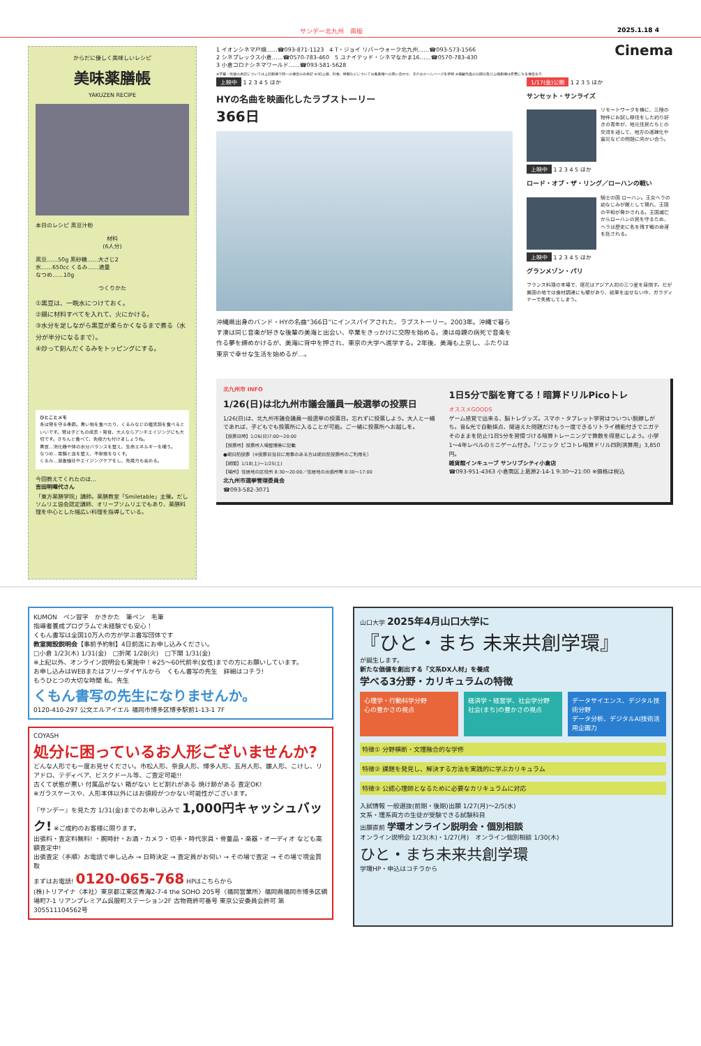サンデー北九州　南版 2025.1.18 4
からだに優しく美味しいレシピ
美味薬膳帳
YAKUZEN RECIPE
本日のレシピ 黒豆汁粉
材料
(6人分)
黒豆……50g 黒砂糖……大さじ2
水……650cc くるみ……適量
なつめ……10g
つくりかた
①黒豆は、一晩水につけておく。
②鍋に材料すべてを入れて、火にかける。
③水分を足しながら黒豆が柔らかくなるまで煮る（水分が半分になるまで）。
④炒って刻んだくるみをトッピングにする。
ひとことメモ
冬は腎を守る季節。黒い物を食べたり、くるみなどの種実類を食べるといいです。腎は子どもの成長・発育、大人ならアンチエイジングにも大切です。きちんと食べて、免疫力も付けましょうね。
黒豆…消化器や体の水分バランスを整え、生命エネルギーを補う。
なつめ…胃腸と血を整え、不安感をなくす。
くるみ…滋養強壮やエイジングケアをし、免疫力も高める。
今回教えてくれたのは…
吉田明暉代さん
「東方薬膳学院」講師。薬膳教室「Smiletable」主催。だしソムリエ協会認定講師、オリーブソムリエでもあり、薬膳料理を中心とした幅広い料理を指導している。
1 イオンシネマ戸畑……☎093-871-1123　4 T・ジョイ リバーウォーク北九州……☎093-573-1566
2 シネプレックス小倉……☎0570-783-460　5 ユナイテッド・シネマなかま16……☎0570-783-430
3 小倉コロナシネマワールド……☎093-581-5628　Cinema
※字幕・吹替の表記については上記劇場で同一の場合のみ表記 ※3D上映、料金、時間などについては各劇場への問い合わせ、またはホームページを参照 ※掲載作品の公開日及び上映劇場は変更になる場合あり
上映中 1 2 3 4 5 ほか
HYの名曲を映画化したラブストーリー
366日
沖縄県出身のバンド・HYの名曲“366日”にインスパイアされた、ラブストーリー。2003年。沖縄で暮らす湊は同じ音楽が好きな後輩の美海と出会い、卒業をきっかけに交際を始める。湊は母親の病死で音楽を作る夢を諦めかけるが、美海に背中を押され、東京の大学へ進学する。2年後、美海も上京し、ふたりは東京で幸せな生活を始めるが…。
1/17(金)公開 1 2 3 5 ほか
サンセット・サンライズ
リモートワークを機に、三陸の物件にお試し移住をした釣り好きの青年が、地元住民たちとの交流を通して、地方の過疎化や震災などの問題に向かい合う。
上映中 1 2 3 4 5 ほか
ロード・オブ・ザ・リング／ローハンの戦い
騎士の国 ローハン。王女ヘラの幼なじみが敵として現れ、王国の平和が脅かされる。王国滅亡からローハンの民を守るため、ヘラは歴史に名を残す戦の命運を託される。
上映中 1 2 3 4 5 ほか
グランメゾン・パリ
フランス料理の本場で、尾花はアジア人初の三つ星を目指す。だが異国の地では食材調達にも壁があり、結果を出せない中、ガラディナーで失敗してしまう。
北九州市 INFO
1/26(日)は北九州市議会議員一般選挙の投票日
1/26(日)は、北九州市議会議員一般選挙の投票日。忘れずに投票しよう。大人と一緒であれば、子どもでも投票所に入ることが可能。ご一緒に投票所へお越しを。
【投票日時】1/26(日)7:00〜20:00
【投票所】投票所入場整理券に記載
●期日前投票（※投票日当日に用事のある方は期日前投票所のご利用を）
【期間】1/18(土)〜1/25(土)
【場所】住居地の区役所 8:30〜20:00／住居地の出張所等 8:30〜17:00
北九州市選挙管理委員会
☎093-582-3071
1日5分で脳を育てる！暗算ドリルPicoトレ
オススメGOODS
ゲーム感覚で出来る、脳トレグッズ。スマホ・タブレット学習はついつい脱線しがち。音&光で自動採点、間違えた問題だけもう一度できるリトライ機能付きでニガテそのままを防止!1日5分を習慣づける暗算トレーニングで算数を得意にしよう。小学1〜4年レベルのミニゲーム付き。「ソニック ピコトレ暗算ドリル四則演算用」3,850円。
雑貨館インキューブ サンリブシティ小倉店
☎093-951-4363 小倉南区上葛原2-14-1 9:30〜21:00 ※価格は税込
KUMON　ペン習字　かきかた　筆ペン　毛筆
指導者養成プログラムで未経験でも安心！
くもん書写は全国10万人の方が学ぶ書写団体です
教室開設説明会【事前予約制】4日前迄にお申し込みください。
□小倉 1/23(木) 1/31(金)　□折尾 1/28(火)　□下関 1/31(金)
※上記以外、オンライン説明会も実施中！※25〜60代前半(女性)までの方にお願いしています。
お申し込みはWEBまたはフリーダイヤルから　くもん書写の先生　詳細はコチラ!
もうひとつの大切な時間 私、先生
くもん書写の先生になりませんか。
0120-410-297 公文エルアイエル 福岡市博多区博多駅前1-13-1 7F
COYASH
処分に困っているお人形ございませんか?
どんな人形でも一度お見せください。市松人形、奈良人形、博多人形、五月人形、雛人形、こけし、リアドロ、テディベア、ビスクドール等、ご査定可能!!
古くて状態が悪い 付属品がない 箱がない ヒビ割れがある 焼け跡がある 査定OK!
※ガラスケースや、人形本体以外にはお値段がつかない可能性がございます。
『サンデー』を見た方 1/31(金)までのお申し込みで 1,000円キャッシュバック! ※ご成約のお客様に限ります。
出張料・査定料無料! ・腕時計・お酒・カメラ・切手・時代家具・骨董品・楽器・オーディオ なども高額査定中!
出張査定〈手順〉お電話で申し込み → 日時決定 → 査定員がお伺い → その場で査定 → その場で現金買取
まずはお電話! 0120-065-768 HPはこちらから
(株)トリアイナ〈本社〉東京都江東区青海2-7-4 the SOHO 205号〈福岡営業所〉福岡県福岡市博多区綱場町7-1 リアンプレミアム呉服町ステーション2F 古物商許可番号 東京公安委員会許可 第305511104562号
山口大学 2025年4月山口大学に
『ひと・まち 未来共創学環』
が誕生します。
新たな価値を創出する「文系DX人材」を養成
学べる3分野・カリキュラムの特徴
心理学・行動科学分野
心の豊かさの視点
経済学・経営学、社会学分野
社会(まち)の豊かさの視点
データサイエンス、デジタル技術分野
データ分析、デジタルAI技術活用企画力
特徴① 分野横断・文理融合的な学修
特徴② 課題を発見し、解決する方法を実践的に学ぶカリキュラム
特徴③ 公認心理師となるために必要なカリキュラムに対応
入試情報 一般選抜(前期・後期)出願 1/27(月)〜2/5(水)
文系・理系両方の生徒が受験できる試験科目
出願直前 学環オンライン説明会・個別相談
オンライン説明会 1/23(木)・1/27(月)　オンライン個別相談 1/30(木)
ひと・まち未来共創学環
学環HP・申込はコチラから